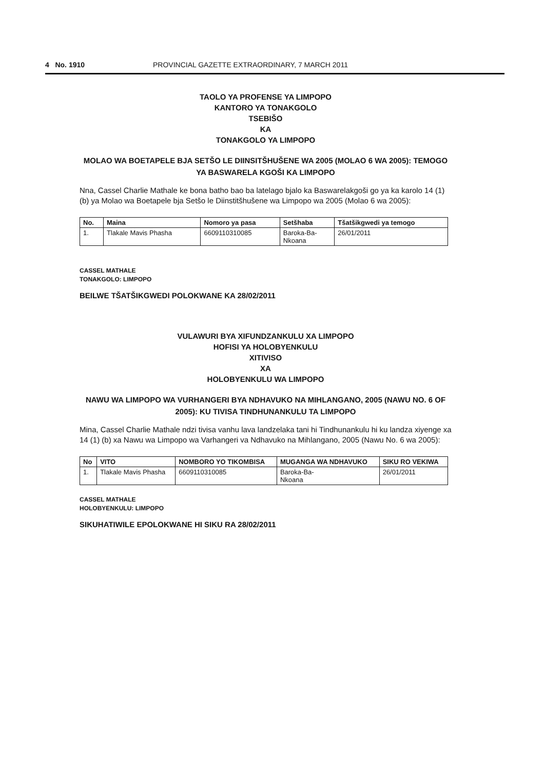4 No. 1910 PROVINCIAL GAZETTE EXTRAORDINARY, 7 MARCH 2011
TAOLO YA PROFENSE YA LIMPOPO
KANTORO YA TONAKGOLO
TSEBIŠO
KA
TONAKGOLO YA LIMPOPO
MOLAO WA BOETAPELE BJA SETŠO LE DIINSITŠHUŠENE WA 2005 (MOLAO 6 WA 2005): TEMOGO YA BASWARELA KGOŠI KA LIMPOPO
Nna, Cassel Charlie Mathale ke bona batho bao ba latelago bjalo ka Baswarelakgoši go ya ka karolo 14 (1) (b) ya Molao wa Boetapele bja Setšo le Diinstitšhušene wa Limpopo wa 2005 (Molao 6 wa 2005):
| No. | Maina | Nomoro ya pasa | Setšhaba | Tšatšikgwedi ya temogo |
| --- | --- | --- | --- | --- |
| 1. | Tlakale Mavis Phasha | 6609110310085 | Baroka-Ba- Nkoana | 26/01/2011 |
CASSEL MATHALE
TONAKGOLO: LIMPOPO
BEILWE TŠATŠIKGWEDI POLOKWANE KA 28/02/2011
VULAWURI BYA XIFUNDZANKULU XA LIMPOPO
HOFISI YA HOLOBYENKULU
XITIVISO
XA
HOLOBYENKULU WA LIMPOPO
NAWU WA LIMPOPO WA VURHANGERI BYA NDHAVUKO NA MIHLANGANO, 2005 (NAWU NO. 6 OF 2005): KU TIVISA TINDHUNANKULU TA LIMPOPO
Mina, Cassel Charlie Mathale ndzi tivisa vanhu lava landzelaka tani hi Tindhunankulu hi ku landza xiyenge xa 14 (1) (b) xa Nawu wa Limpopo wa Varhangeri va Ndhavuko na Mihlangano, 2005 (Nawu No. 6 wa 2005):
| No | VITO | NOMBORO YO TIKOMBISA | MUGANGA WA NDHAVUKO | SIKU RO VEKIWA |
| --- | --- | --- | --- | --- |
| 1. | Tlakale Mavis Phasha | 6609110310085 | Baroka-Ba- Nkoana | 26/01/2011 |
CASSEL MATHALE
HOLOBYENKULU: LIMPOPO
SIKUHATIWILE EPOLOKWANE HI SIKU RA 28/02/2011